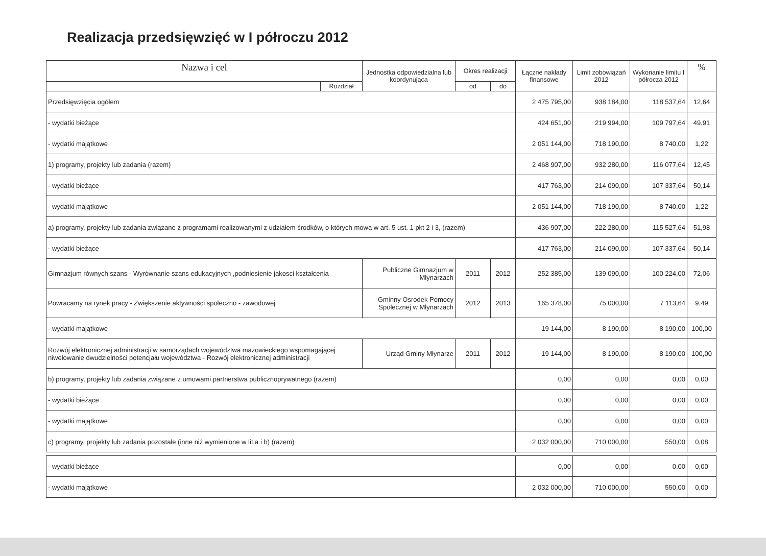Realizacja przedsięwzięć w I półroczu 2012
| Nazwa i cel | | Jednostka odpowiedzialna lub koordynująca | Okres realizacji | | Łączne nakłady finansowe | Limit zobowiązań 2012 | Wykonanie limitu I półrocza 2012 | % |
| --- | --- | --- | --- | --- | --- | --- | --- | --- |
| | Rozdział | | od | do | | | | |
| Przedsięwzięcia ogółem | | | | | 2 475 795,00 | 938 184,00 | 118 537,64 | 12,64 |
| - wydatki bieżące | | | | | 424 651,00 | 219 994,00 | 109 797,64 | 49,91 |
| - wydatki majątkowe | | | | | 2 051 144,00 | 718 190,00 | 8 740,00 | 1,22 |
| 1) programy, projekty lub zadania (razem) | | | | | 2 468 907,00 | 932 280,00 | 116 077,64 | 12,45 |
| - wydatki bieżące | | | | | 417 763,00 | 214 090,00 | 107 337,64 | 50,14 |
| - wydatki majątkowe | | | | | 2 051 144,00 | 718 190,00 | 8 740,00 | 1,22 |
| a) programy, projekty lub zadania związane z programami realizowanymi z udziałem środków, o których mowa w art. 5 ust. 1 pkt 2 i 3, (razem) | | | | | 436 907,00 | 222 280,00 | 115 527,64 | 51,98 |
| - wydatki bieżące | | | | | 417 763,00 | 214 090,00 | 107 337,64 | 50,14 |
| Gimnazjum równych szans - Wyrównanie szans edukacyjnych ,podniesienie jakosci kształcenia | | Publiczne Gimnazjum w Młynarzach | 2011 | 2012 | 252 385,00 | 139 090,00 | 100 224,00 | 72,06 |
| Powracamy na rynek pracy - Zwiększenie aktywności społeczno - zawodowej | | Gminny Osrodek Pomocy Społecznej w Młynarzach | 2012 | 2013 | 165 378,00 | 75 000,00 | 7 113,64 | 9,49 |
| - wydatki majątkowe | | | | | 19 144,00 | 8 190,00 | 8 190,00 | 100,00 |
| Rozwój elektronicznej administracji w samorządach województwa mazowieckiego wspomagającej niwelowanie dwudzielności potencjału województwa - Rozwój elektronicznej administracji | | Urząd Gminy Młynarze | 2011 | 2012 | 19 144,00 | 8 190,00 | 8 190,00 | 100,00 |
| b) programy, projekty lub zadania związane z umowami partnerstwa publicznoprywatnego (razem) | | | | | 0,00 | 0,00 | 0,00 | 0,00 |
| - wydatki bieżące | | | | | 0,00 | 0,00 | 0,00 | 0,00 |
| - wydatki majątkowe | | | | | 0,00 | 0,00 | 0,00 | 0,00 |
| c) programy, projekty lub zadania pozostałe (inne niż wymienione w lit.a i b) (razem) | | | | | 2 032 000,00 | 710 000,00 | 550,00 | 0,08 |
| - wydatki bieżące | | | | | 0,00 | 0,00 | 0,00 | 0,00 |
| - wydatki majątkowe | | | | | 2 032 000,00 | 710 000,00 | 550,00 | 0,00 |